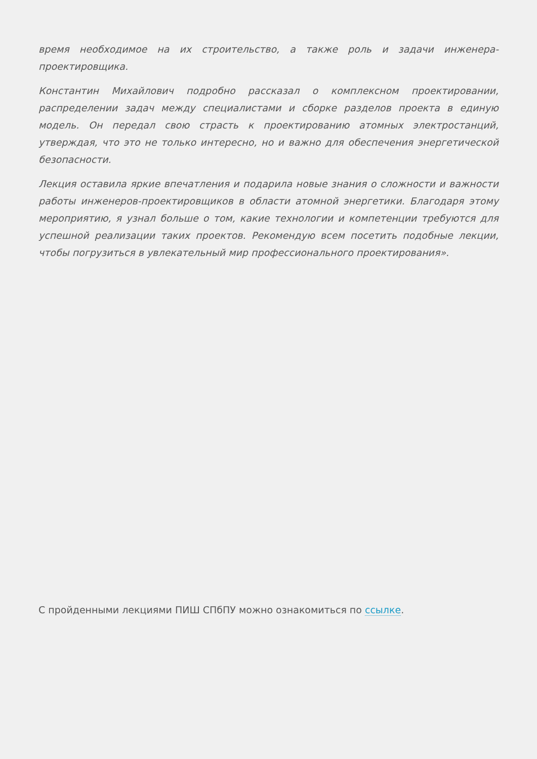время необходимое на их строительство, а также роль и задачи инженера-проектировщика.
Константин Михайлович подробно рассказал о комплексном проектировании, распределении задач между специалистами и сборке разделов проекта в единую модель. Он передал свою страсть к проектированию атомных электростанций, утверждая, что это не только интересно, но и важно для обеспечения энергетической безопасности.
Лекция оставила яркие впечатления и подарила новые знания о сложности и важности работы инженеров-проектировщиков в области атомной энергетики. Благодаря этому мероприятию, я узнал больше о том, какие технологии и компетенции требуются для успешной реализации таких проектов. Рекомендую всем посетить подобные лекции, чтобы погрузиться в увлекательный мир профессионального проектирования».
С пройденными лекциями ПИШ СПбПУ можно ознакомиться по ссылке.